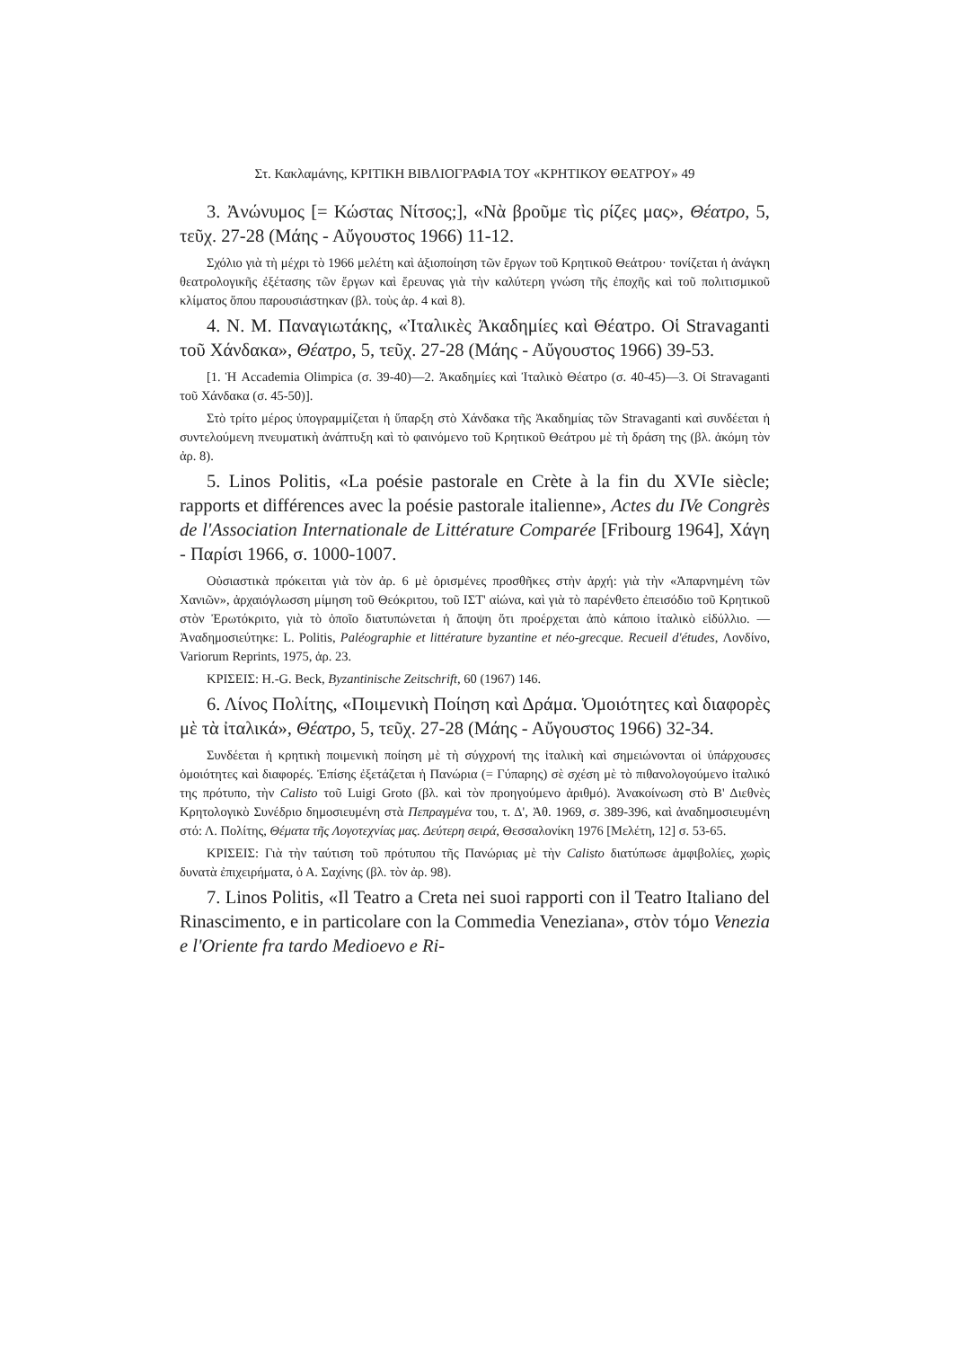Στ. Κακλαμάνης, ΚΡΙΤΙΚΗ ΒΙΒΛΙΟΓΡΑΦΙΑ ΤΟΥ «ΚΡΗΤΙΚΟΥ ΘΕΑΤΡΟΥ» 49
3. Ἀνώνυμος [= Κώστας Νίτσος;], «Νὰ βροῦμε τὶς ρίζες μας», Θέατρο, 5, τεῦχ. 27-28 (Μάης - Αὔγουστος 1966) 11-12.
Σχόλιο γιὰ τὴ μέχρι τὸ 1966 μελέτη καὶ ἀξιοποίηση τῶν ἔργων τοῦ Κρητικοῦ Θεάτρου· τονίζεται ἡ ἀνάγκη θεατρολογικῆς ἐξέτασης τῶν ἔργων καὶ ἔρευνας γιὰ τὴν καλύτερη γνώση τῆς ἐποχῆς καὶ τοῦ πολιτισμικοῦ κλίματος ὅπου παρουσιάστηκαν (βλ. τοὺς ἀρ. 4 καὶ 8).
4. Ν. Μ. Παναγιωτάκης, «Ἰταλικὲς Ἀκαδημίες καὶ Θέατρο. Οἱ Stravaganti τοῦ Χάνδακα», Θέατρο, 5, τεῦχ. 27-28 (Μάης - Αὔγουστος 1966) 39-53.
[1. Ἡ Accademia Olimpica (σ. 39-40)—2. Ἀκαδημίες καὶ Ἰταλικὸ Θέατρο (σ. 40-45)—3. Οἱ Stravaganti τοῦ Χάνδακα (σ. 45-50)].
Στὸ τρίτο μέρος ὑπογραμμίζεται ἡ ὕπαρξη στὸ Χάνδακα τῆς Ἀκαδημίας τῶν Stravaganti καὶ συνδέεται ἡ συντελούμενη πνευματικὴ ἀνάπτυξη καὶ τὸ φαινόμενο τοῦ Κρητικοῦ Θεάτρου μὲ τὴ δράση της (βλ. ἀκόμη τὸν ἀρ. 8).
5. Linos Politis, «La poésie pastorale en Crète à la fin du XVIe siècle; rapports et différences avec la poésie pastorale italienne», Actes du IVe Congrès de l'Association Internationale de Littérature Comparée [Fribourg 1964], Χάγη - Παρίσι 1966, σ. 1000-1007.
Οὐσιαστικὰ πρόκειται γιὰ τὸν ἀρ. 6 μὲ ὁρισμένες προσθῆκες στὴν ἀρχή: γιὰ τὴν «Ἀπαρνημένη τῶν Χανιῶν», ἀρχαιόγλωσση μίμηση τοῦ Θεόκριτου, τοῦ ΙΣΤ' αἰώνα, καὶ γιὰ τὸ παρένθετο ἐπεισόδιο τοῦ Κρητικοῦ στὸν Ἐρωτόκριτο, γιὰ τὸ ὁποῖο διατυπώνεται ἡ ἄποψη ὅτι προέρχεται ἀπὸ κάποιο ἰταλικὸ εἰδύλλιο. — Ἀναδημοσιεύτηκε: L. Politis, Paléographie et littérature byzantine et néo-grecque. Recueil d'études, Λονδίνο, Variorum Reprints, 1975, ἀρ. 23.
ΚΡΙΣΕΙΣ: H.-G. Beck, Byzantinische Zeitschrift, 60 (1967) 146.
6. Λίνος Πολίτης, «Ποιμενικὴ Ποίηση καὶ Δράμα. Ὁμοιότητες καὶ διαφορὲς μὲ τὰ ἰταλικά», Θέατρο, 5, τεῦχ. 27-28 (Μάης - Αὔγουστος 1966) 32-34.
Συνδέεται ἡ κρητικὴ ποιμενικὴ ποίηση μὲ τὴ σύγχρονή της ἰταλικὴ καὶ σημειώνονται οἱ ὑπάρχουσες ὁμοιότητες καὶ διαφορές. Ἐπίσης ἐξετάζεται ἡ Πανώρια (= Γύπαρης) σὲ σχέση μὲ τὸ πιθανολογούμενο ἰταλικό της πρότυπο, τὴν Calisto τοῦ Luigi Groto (βλ. καὶ τὸν προηγούμενο ἀριθμό). Ἀνακοίνωση στὸ Β' Διεθνὲς Κρητολογικὸ Συνέδριο δημοσιευμένη στὰ Πεπραγμένα του, τ. Δ', Ἀθ. 1969, σ. 389-396, καὶ ἀναδημοσιευμένη στό: Λ. Πολίτης, Θέματα τῆς Λογοτεχνίας μας. Δεύτερη σειρά, Θεσσαλονίκη 1976 [Μελέτη, 12] σ. 53-65.
ΚΡΙΣΕΙΣ: Γιὰ τὴν ταύτιση τοῦ πρότυπου τῆς Πανώριας μὲ τὴν Calisto διατύπωσε ἀμφιβολίες, χωρὶς δυνατὰ ἐπιχειρήματα, ὁ Α. Σαχίνης (βλ. τὸν ἀρ. 98).
7. Linos Politis, «Il Teatro a Creta nei suoi rapporti con il Teatro Italiano del Rinascimento, e in particolare con la Commedia Veneziana», στὸν τόμο Venezia e l'Oriente fra tardo Medioevo e Ri-